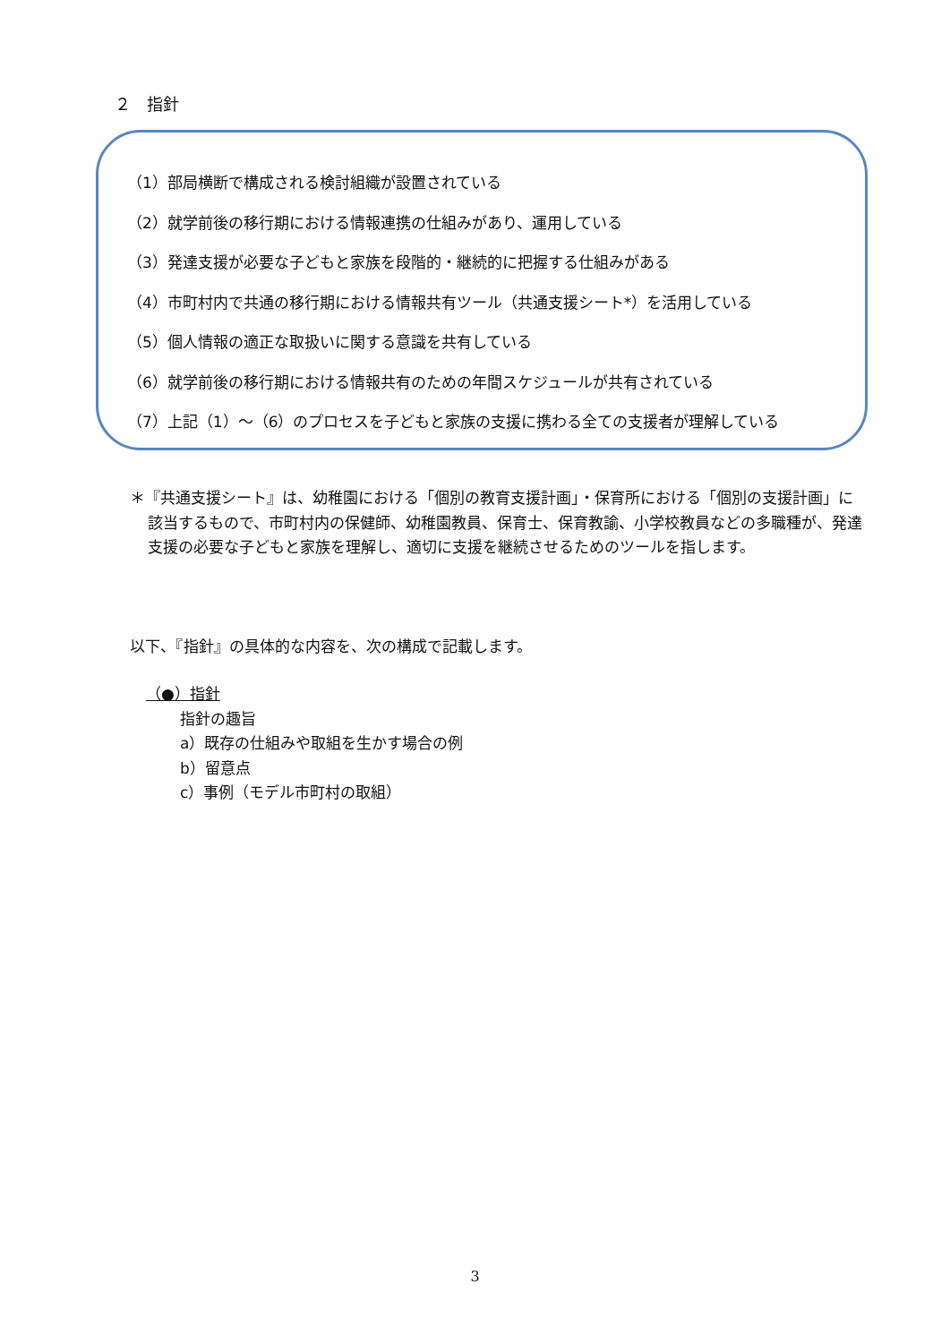２　指針
（1）部局横断で構成される検討組織が設置されている
（2）就学前後の移行期における情報連携の仕組みがあり、運用している
（3）発達支援が必要な子どもと家族を段階的・継続的に把握する仕組みがある
（4）市町村内で共通の移行期における情報共有ツール（共通支援シート*）を活用している
（5）個人情報の適正な取扱いに関する意識を共有している
（6）就学前後の移行期における情報共有のための年間スケジュールが共有されている
（7）上記（1）～（6）のプロセスを子どもと家族の支援に携わる全ての支援者が理解している
＊『共通支援シート』は、幼稚園における「個別の教育支援計画」・保育所における「個別の支援計画」に該当するもので、市町村内の保健師、幼稚園教員、保育士、保育教諭、小学校教員などの多職種が、発達支援の必要な子どもと家族を理解し、適切に支援を継続させるためのツールを指します。
以下、『指針』の具体的な内容を、次の構成で記載します。
（●）指針
指針の趣旨
a）既存の仕組みや取組を生かす場合の例
b）留意点
c）事例（モデル市町村の取組）
3